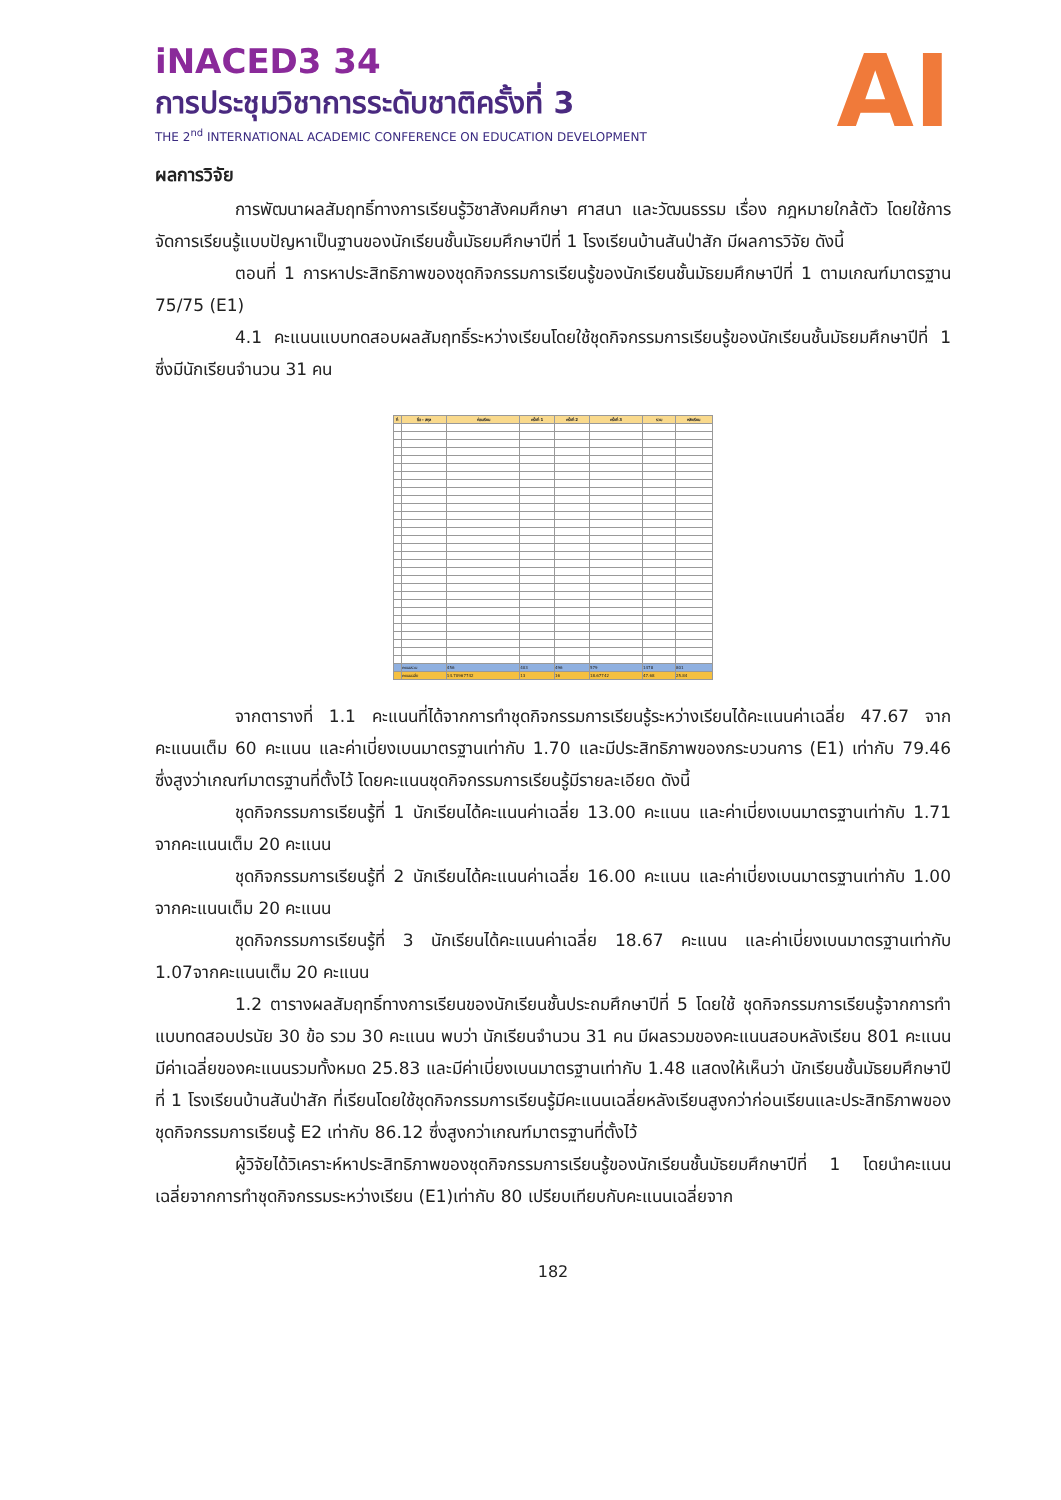iNACED3 34
การประชุมวิชาการระดับชาติครั้งที่ 3
THE 2<sup>nd</sup> INTERNATIONAL ACADEMIC CONFERENCE ON EDUCATION DEVELOPMENT
AI
ผลการวิจัย
การพัฒนาผลสัมฤทธิ์ทางการเรียนรู้วิชาสังคมศึกษา ศาสนา และวัฒนธรรม เรื่อง กฎหมายใกล้ตัว โดยใช้การจัดการเรียนรู้แบบปัญหาเป็นฐานของนักเรียนชั้นมัธยมศึกษาปีที่ 1 โรงเรียนบ้านสันป่าสัก มีผลการวิจัย ดังนี้
ตอนที่ 1 การหาประสิทธิภาพของชุดกิจกรรมการเรียนรู้ของนักเรียนชั้นมัธยมศึกษาปีที่ 1 ตามเกณฑ์มาตรฐาน 75/75 (E1)
4.1 คะแนนแบบทดสอบผลสัมฤทธิ์ระหว่างเรียนโดยใช้ชุดกิจกรรมการเรียนรู้ของนักเรียนชั้นมัธยมศึกษาปีที่ 1 ซึ่งมีนักเรียนจำนวน 31 คน
| ที่ | ชื่อ - สกุล | ก่อนเรียน | ครั้งที่ 1 | ครั้งที่ 2 | ครั้งที่ 3 | รวม | หลังเรียน |
| --- | --- | --- | --- | --- | --- | --- | --- |
| | คะแนนรวม | 456 | 403 | 496 | 579 | 1478 | 801 |
| | คะแนนเฉลี่ย | 14.70967742 | 13 | 16 | 18.67742 | 47.68 | 25.84 |
จากตารางที่ 1.1 คะแนนที่ได้จากการทำชุดกิจกรรมการเรียนรู้ระหว่างเรียนได้คะแนนค่าเฉลี่ย 47.67 จากคะแนนเต็ม 60 คะแนน และค่าเบี่ยงเบนมาตรฐานเท่ากับ 1.70 และมีประสิทธิภาพของกระบวนการ (E1) เท่ากับ 79.46 ซึ่งสูงว่าเกณฑ์มาตรฐานที่ตั้งไว้ โดยคะแนนชุดกิจกรรมการเรียนรู้มีรายละเอียด ดังนี้
ชุดกิจกรรมการเรียนรู้ที่ 1 นักเรียนได้คะแนนค่าเฉลี่ย 13.00 คะแนน และค่าเบี่ยงเบนมาตรฐานเท่ากับ 1.71 จากคะแนนเต็ม 20 คะแนน
ชุดกิจกรรมการเรียนรู้ที่ 2 นักเรียนได้คะแนนค่าเฉลี่ย 16.00 คะแนน และค่าเบี่ยงเบนมาตรฐานเท่ากับ 1.00 จากคะแนนเต็ม 20 คะแนน
ชุดกิจกรรมการเรียนรู้ที่ 3 นักเรียนได้คะแนนค่าเฉลี่ย 18.67 คะแนน และค่าเบี่ยงเบนมาตรฐานเท่ากับ 1.07จากคะแนนเต็ม 20 คะแนน
1.2 ตารางผลสัมฤทธิ์ทางการเรียนของนักเรียนชั้นประถมศึกษาปีที่ 5 โดยใช้ ชุดกิจกรรมการเรียนรู้จากการทำแบบทดสอบปรนัย 30 ข้อ รวม 30 คะแนน พบว่า นักเรียนจำนวน 31 คน มีผลรวมของคะแนนสอบหลังเรียน 801 คะแนน มีค่าเฉลี่ยของคะแนนรวมทั้งหมด 25.83 และมีค่าเบี่ยงเบนมาตรฐานเท่ากับ 1.48 แสดงให้เห็นว่า นักเรียนชั้นมัธยมศึกษาปีที่ 1 โรงเรียนบ้านสันป่าสัก ที่เรียนโดยใช้ชุดกิจกรรมการเรียนรู้มีคะแนนเฉลี่ยหลังเรียนสูงกว่าก่อนเรียนและประสิทธิภาพของชุดกิจกรรมการเรียนรู้ E2 เท่ากับ 86.12 ซึ่งสูงกว่าเกณฑ์มาตรฐานที่ตั้งไว้
ผู้วิจัยได้วิเคราะห์หาประสิทธิภาพของชุดกิจกรรมการเรียนรู้ของนักเรียนชั้นมัธยมศึกษาปีที่ 1 โดยนำคะแนนเฉลี่ยจากการทำชุดกิจกรรมระหว่างเรียน (E1)เท่ากับ 80 เปรียบเทียบกับคะแนนเฉลี่ยจาก
182